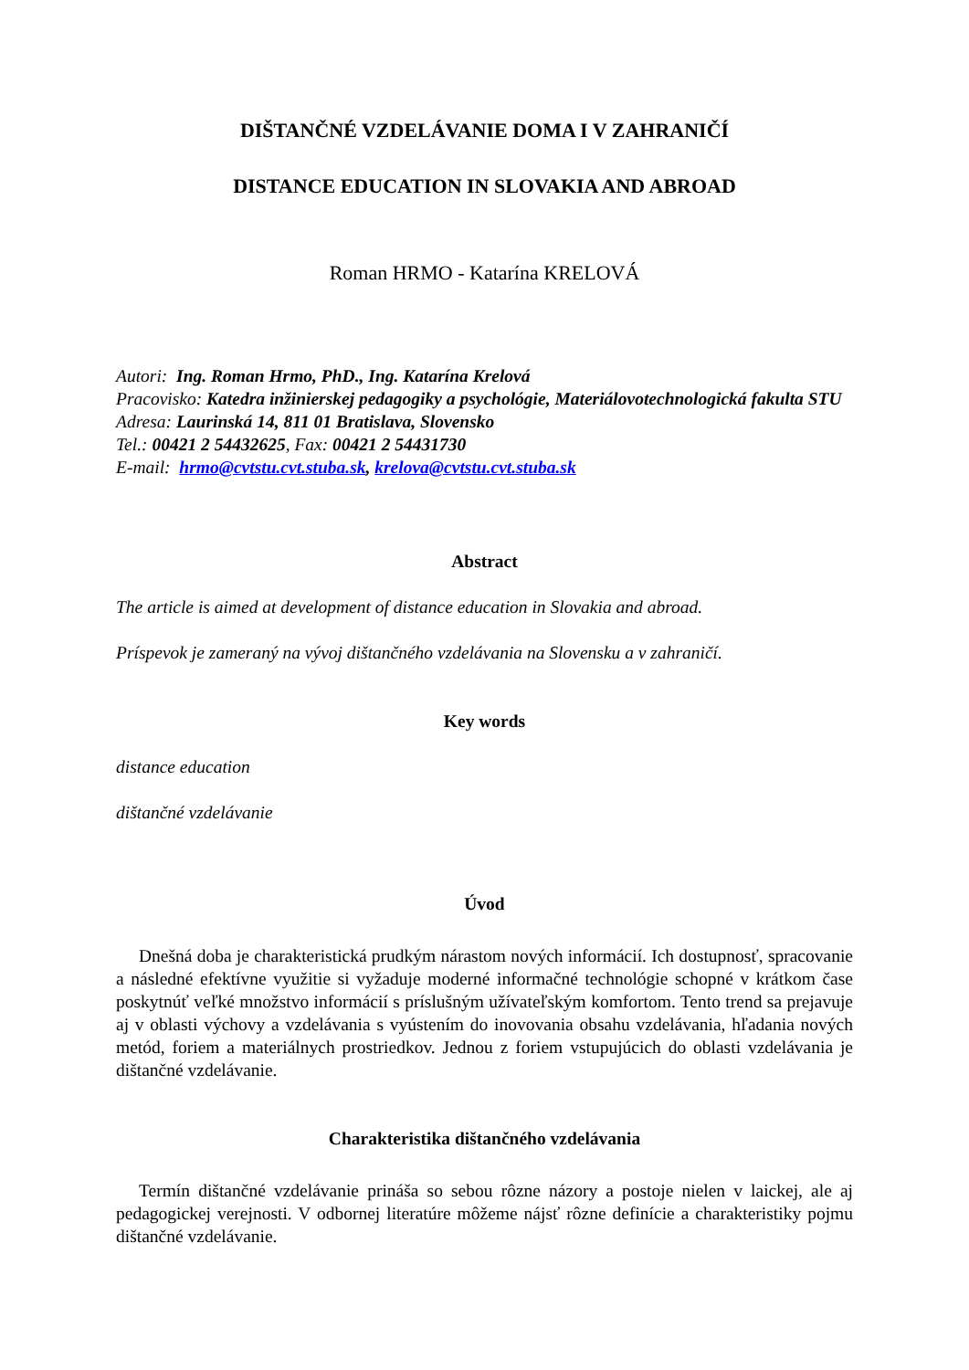DIŠTANČNÉ VZDELÁVANIE DOMA I V ZAHRANIČÍ
DISTANCE EDUCATION IN SLOVAKIA AND ABROAD
Roman HRMO - Katarína KRELOVÁ
Autori: Ing. Roman Hrmo, PhD., Ing. Katarína Krelová
Pracovisko: Katedra inžinierskej pedagogiky a psychológie, Materiálovotechnologická fakulta STU
Adresa: Laurinská 14, 811 01 Bratislava, Slovensko
Tel.: 00421 2 54432625, Fax: 00421 2 54431730
E-mail: hrmo@cvtstu.cvt.stuba.sk, krelova@cvtstu.cvt.stuba.sk
Abstract
The article is aimed at development of distance education in Slovakia and abroad.
Príspevok je zameraný na vývoj dištančného vzdelávania na Slovensku a v zahraničí.
Key words
distance education
dištančné vzdelávanie
Úvod
Dnešná doba je charakteristická prudkým nárastom nových informácií. Ich dostupnosť, spracovanie a následné efektívne využitie si vyžaduje moderné informačné technológie schopné v krátkom čase poskytnúť veľké množstvo informácií s príslušným užívateľským komfortom. Tento trend sa prejavuje aj v oblasti výchovy a vzdelávania s vyústením do inovovania obsahu vzdelávania, hľadania nových metód, foriem a materiálnych prostriedkov. Jednou z foriem vstupujúcich do oblasti vzdelávania je dištančné vzdelávanie.
Charakteristika dištančného vzdelávania
Termín dištančné vzdelávanie prináša so sebou rôzne názory a postoje nielen v laickej, ale aj pedagogickej verejnosti. V odbornej literatúre môžeme nájsť rôzne definície a charakteristiky pojmu dištančné vzdelávanie.